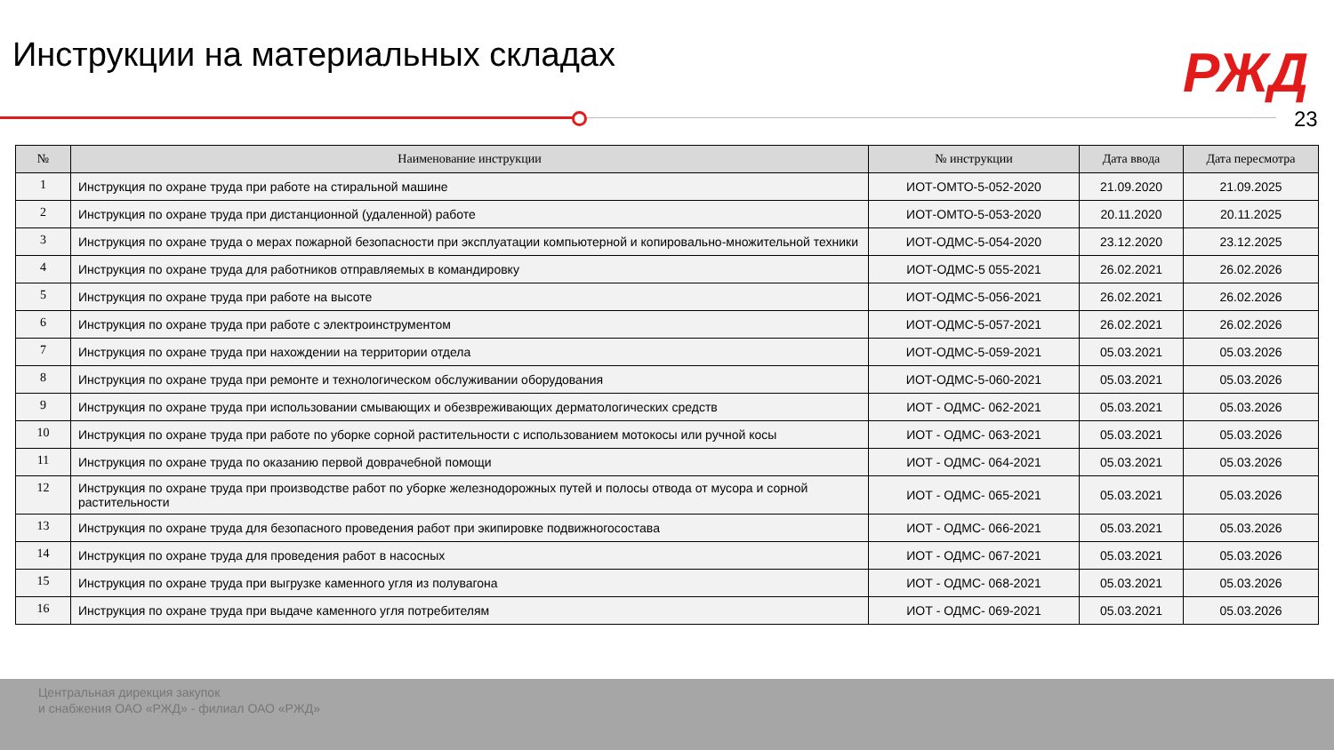Инструкции на материальных складах
РЖД
23
| № | Наименование инструкции | № инструкции | Дата ввода | Дата пересмотра |
| --- | --- | --- | --- | --- |
| 1 | Инструкция по охране труда при работе на стиральной машине | ИОТ-ОМТО-5-052-2020 | 21.09.2020 | 21.09.2025 |
| 2 | Инструкция по охране труда при дистанционной (удаленной) работе | ИОТ-ОМТО-5-053-2020 | 20.11.2020 | 20.11.2025 |
| 3 | Инструкция по охране труда о мерах пожарной безопасности при эксплуатации компьютерной и копировально-множительной техники | ИОТ-ОДМС-5-054-2020 | 23.12.2020 | 23.12.2025 |
| 4 | Инструкция по охране труда для работников отправляемых в командировку | ИОТ-ОДМС-5 055-2021 | 26.02.2021 | 26.02.2026 |
| 5 | Инструкция по охране труда при работе на высоте | ИОТ-ОДМС-5-056-2021 | 26.02.2021 | 26.02.2026 |
| 6 | Инструкция по охране труда при работе с электроинструментом | ИОТ-ОДМС-5-057-2021 | 26.02.2021 | 26.02.2026 |
| 7 | Инструкция по охране труда при нахождении на территории отдела | ИОТ-ОДМС-5-059-2021 | 05.03.2021 | 05.03.2026 |
| 8 | Инструкция по охране труда при ремонте и технологическом обслуживании оборудования | ИОТ-ОДМС-5-060-2021 | 05.03.2021 | 05.03.2026 |
| 9 | Инструкция по охране труда при использовании смывающих и обезвреживающих дерматологических средств | ИОТ - ОДМС- 062-2021 | 05.03.2021 | 05.03.2026 |
| 10 | Инструкция по охране труда при работе по уборке сорной растительности с использованием мотокосы или ручной косы | ИОТ - ОДМС- 063-2021 | 05.03.2021 | 05.03.2026 |
| 11 | Инструкция по охране труда по оказанию первой доврачебной помощи | ИОТ - ОДМС- 064-2021 | 05.03.2021 | 05.03.2026 |
| 12 | Инструкция по охране труда при производстве работ по уборке железнодорожных путей и полосы отвода от мусора и сорной растительности | ИОТ - ОДМС- 065-2021 | 05.03.2021 | 05.03.2026 |
| 13 | Инструкция по охране труда для безопасного проведения работ при экипировке подвижногосостава | ИОТ - ОДМС- 066-2021 | 05.03.2021 | 05.03.2026 |
| 14 | Инструкция по охране труда для проведения работ в насосных | ИОТ - ОДМС- 067-2021 | 05.03.2021 | 05.03.2026 |
| 15 | Инструкция по охране труда при выгрузке каменного угля из полувагона | ИОТ - ОДМС- 068-2021 | 05.03.2021 | 05.03.2026 |
| 16 | Инструкция по охране труда при выдаче каменного угля потребителям | ИОТ - ОДМС- 069-2021 | 05.03.2021 | 05.03.2026 |
Центральная дирекция закупок
и снабжения ОАО «РЖД» - филиал ОАО «РЖД»